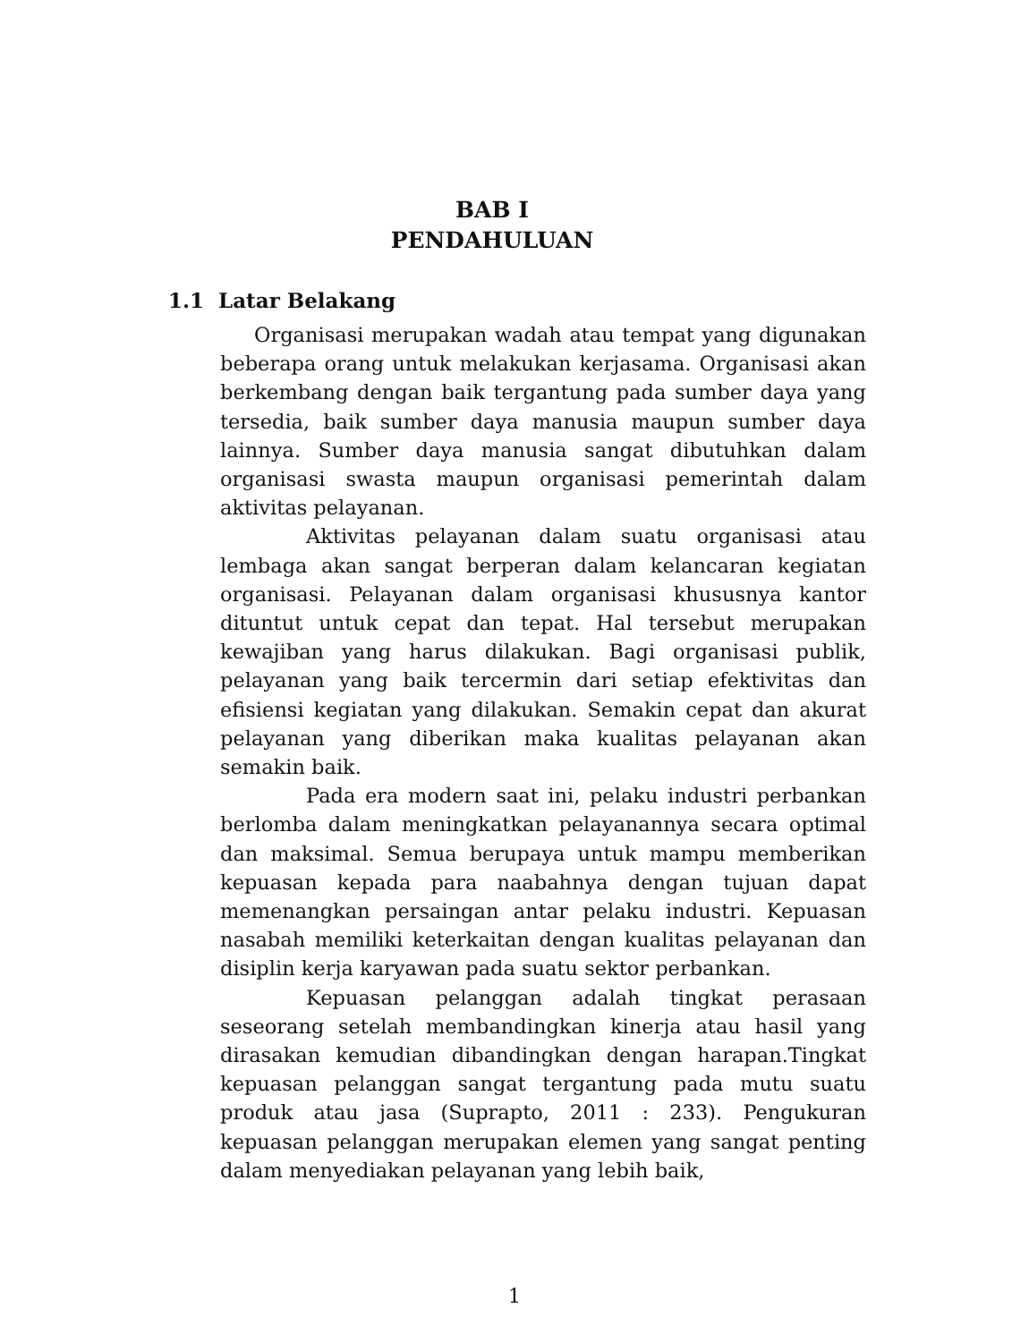BAB I
PENDAHULUAN
1.1 Latar Belakang
Organisasi merupakan wadah atau tempat yang digunakan beberapa orang untuk melakukan kerjasama. Organisasi akan berkembang dengan baik tergantung pada sumber daya yang tersedia, baik sumber daya manusia maupun sumber daya lainnya. Sumber daya manusia sangat dibutuhkan dalam organisasi swasta maupun organisasi pemerintah dalam aktivitas pelayanan.
Aktivitas pelayanan dalam suatu organisasi atau lembaga akan sangat berperan dalam kelancaran kegiatan organisasi. Pelayanan dalam organisasi khususnya kantor dituntut untuk cepat dan tepat. Hal tersebut merupakan kewajiban yang harus dilakukan. Bagi organisasi publik, pelayanan yang baik tercermin dari setiap efektivitas dan efisiensi kegiatan yang dilakukan. Semakin cepat dan akurat pelayanan yang diberikan maka kualitas pelayanan akan semakin baik.
Pada era modern saat ini, pelaku industri perbankan berlomba dalam meningkatkan pelayanannya secara optimal dan maksimal. Semua berupaya untuk mampu memberikan kepuasan kepada para naabahnya dengan tujuan dapat memenangkan persaingan antar pelaku industri. Kepuasan nasabah memiliki keterkaitan dengan kualitas pelayanan dan disiplin kerja karyawan pada suatu sektor perbankan.
Kepuasan pelanggan adalah tingkat perasaan seseorang setelah membandingkan kinerja atau hasil yang dirasakan kemudian dibandingkan dengan harapan.Tingkat kepuasan pelanggan sangat tergantung pada mutu suatu produk atau jasa (Suprapto, 2011 : 233). Pengukuran kepuasan pelanggan merupakan elemen yang sangat penting dalam menyediakan pelayanan yang lebih baik,
1